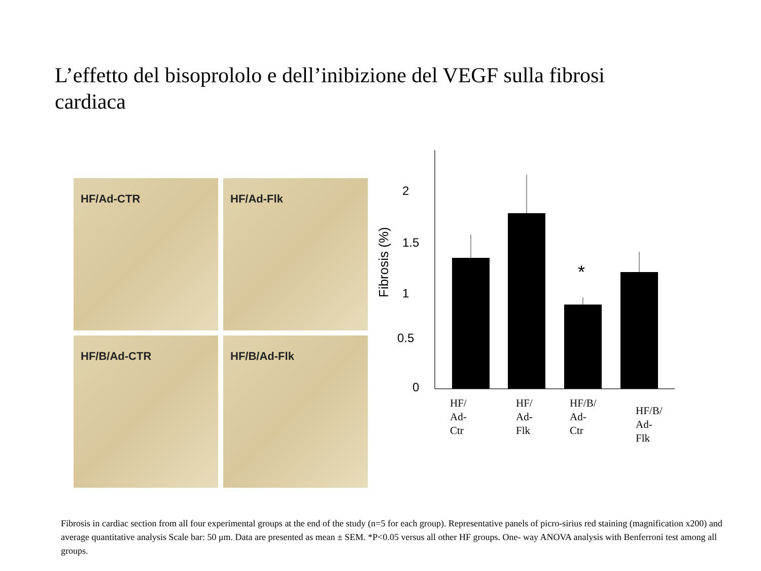L’effetto del bisoprololo e dell’inibizione del VEGF sulla fibrosi cardiaca
HF/Ad-CTR
HF/Ad-Flk
HF/B/Ad-CTR
HF/B/Ad-Flk
2
1.5
1
0.5
0
Fibrosis (%)
*
HF/
Ad-
Ctr
HF/
Ad-
Flk
HF/B/
Ad-
Ctr
HF/B/
Ad-
Flk
Fibrosis in cardiac section from all four experimental groups at the end of the study (n=5 for each group). Representative panels of picro-sirius red staining (magnification x200) and average quantitative analysis Scale bar: 50 μm. Data are presented as mean ± SEM. *P<0.05 versus all other HF groups. One- way ANOVA analysis with Benferroni test among all groups.